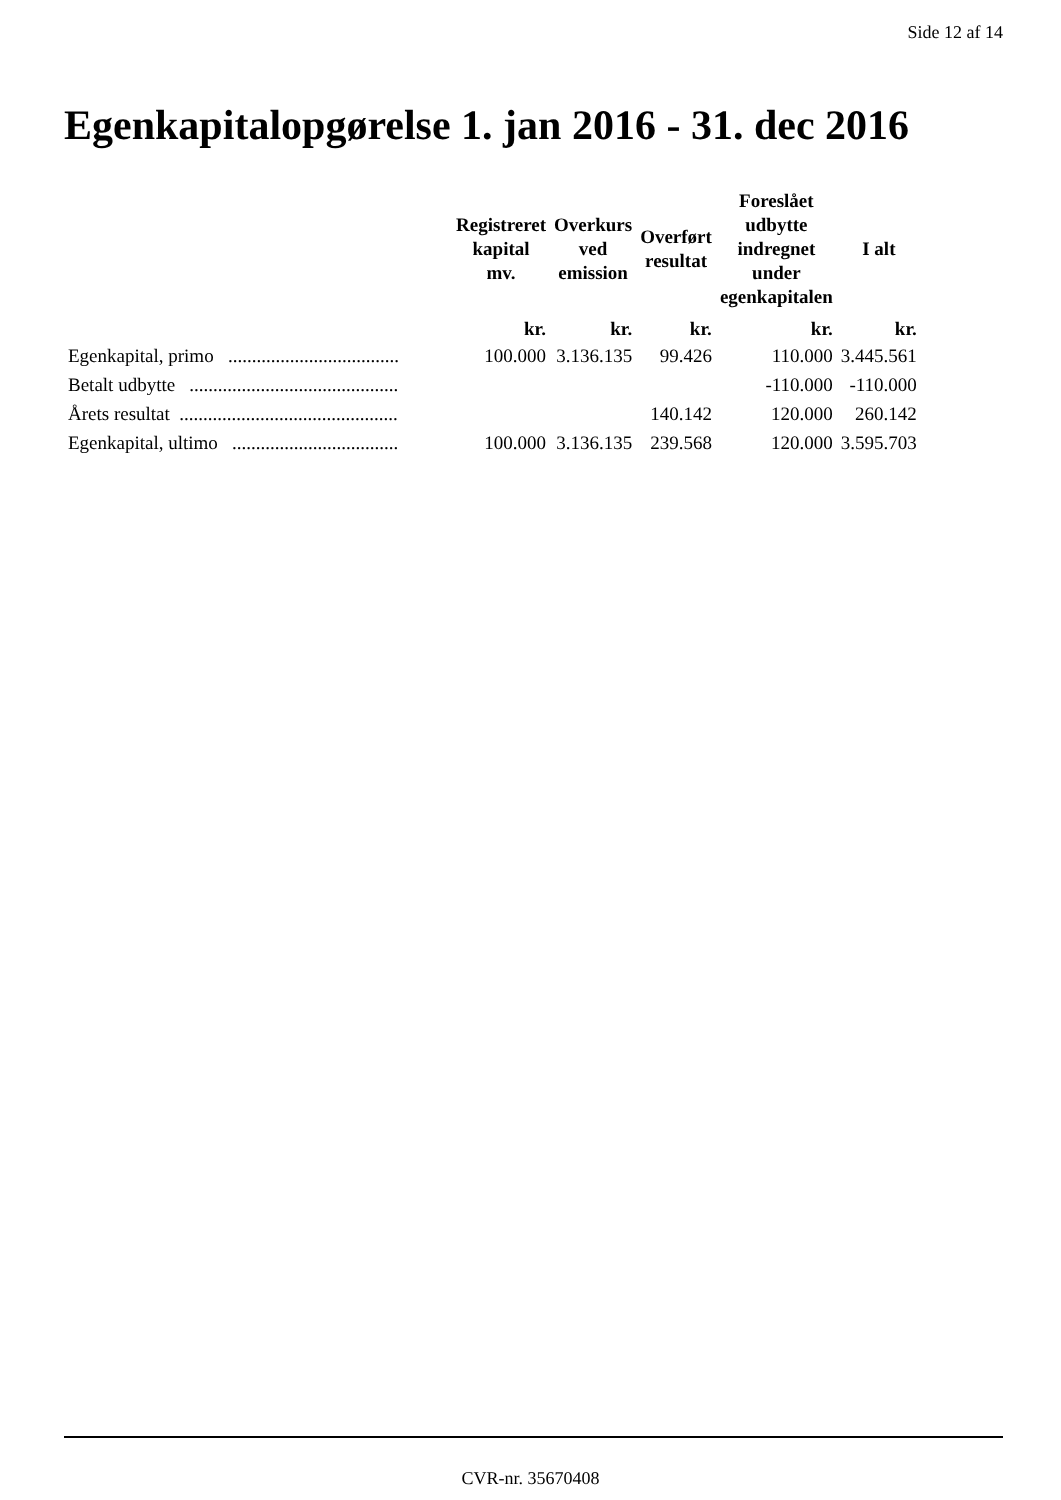Side 12 af 14
Egenkapitalopgørelse 1. jan 2016 - 31. dec 2016
| | Registreret kapital mv. | Overkurs ved emission | Overført resultat | Foreslået udbytte indregnet under egenkapitalen | I alt |
| --- | --- | --- | --- | --- | --- |
| | kr. | kr. | kr. | kr. | kr. |
| Egenkapital, primo .................................... | 100.000 | 3.136.135 | 99.426 | 110.000 | 3.445.561 |
| Betalt udbytte ............................................ | | | | -110.000 | -110.000 |
| Årets resultat .............................................. | | | 140.142 | 120.000 | 260.142 |
| Egenkapital, ultimo ................................... | 100.000 | 3.136.135 | 239.568 | 120.000 | 3.595.703 |
CVR-nr. 35670408